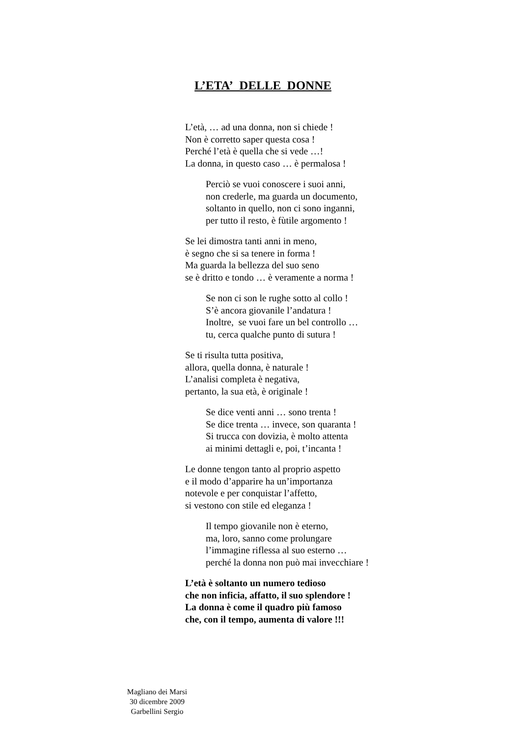L’ETA’ DELLE DONNE
L’età, … ad una donna, non si chiede !
Non è corretto saper questa cosa !
Perché l’età è quella che si vede …!
La donna, in questo caso … è permalosa !
Perciò se vuoi conoscere i suoi anni,
non crederle, ma guarda un documento,
soltanto in quello, non ci sono inganni,
per tutto il resto, è fùtile argomento !
Se lei dimostra tanti anni in meno,
è segno che si sa tenere in forma !
Ma guarda la bellezza del suo seno
se è dritto e tondo … è veramente a norma !
Se non ci son le rughe sotto al collo !
S’è ancora giovanile l’andatura !
Inoltre, se vuoi fare un bel controllo …
tu, cerca qualche punto di sutura !
Se ti risulta tutta positiva,
allora, quella donna, è naturale !
L’analisi completa è negativa,
pertanto, la sua età, è originale !
Se dice venti anni … sono trenta !
Se dice trenta … invece, son quaranta !
Si trucca con dovizia, è molto attenta
ai minimi dettagli e, poi, t’incanta !
Le donne tengon tanto al proprio aspetto
e il modo d’apparire ha un’importanza
notevole e per conquistar l’affetto,
si vestono con stile ed eleganza !
Il tempo giovanile non è eterno,
ma, loro, sanno come prolungare
l’immagine riflessa al suo esterno …
perché la donna non può mai invecchiare !
L’età è soltanto un numero tedioso
che non inficia, affatto, il suo splendore !
La donna è come il quadro più famoso
che, con il tempo, aumenta di valore !!!
Magliano dei Marsi
30 dicembre 2009
Garbellini Sergio